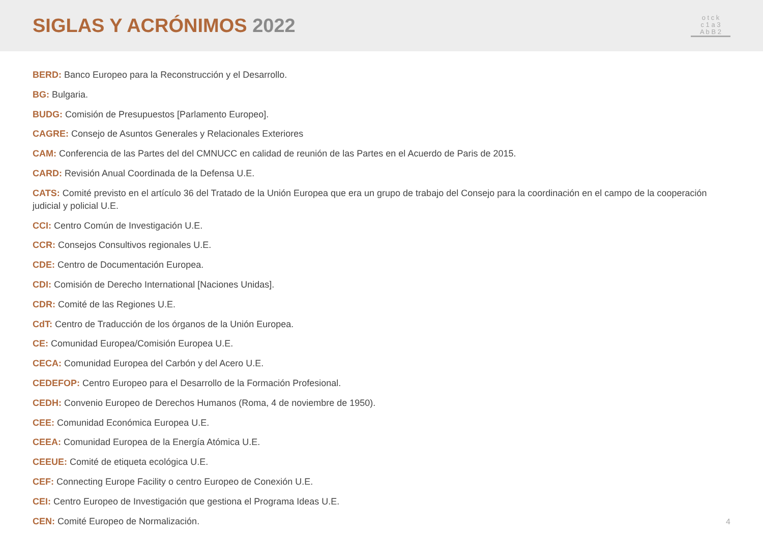SIGLAS Y ACRÓNIMOS 2022
o t c k
c 1 a 3
A b B 2
BERD: Banco Europeo para la Reconstrucción y el Desarrollo.
BG: Bulgaria.
BUDG: Comisión de Presupuestos [Parlamento Europeo].
CAGRE: Consejo de Asuntos Generales y Relacionales Exteriores
CAM: Conferencia de las Partes del del CMNUCC en calidad de reunión de las Partes en el Acuerdo de Paris de 2015.
CARD: Revisión Anual Coordinada de la Defensa U.E.
CATS: Comité previsto en el artículo 36 del Tratado de la Unión Europea que era un grupo de trabajo del Consejo para la coordinación en el campo de la cooperación judicial y policial U.E.
CCI: Centro Común de Investigación U.E.
CCR: Consejos Consultivos regionales U.E.
CDE: Centro de Documentación Europea.
CDI: Comisión de Derecho International [Naciones Unidas].
CDR: Comité de las Regiones U.E.
CdT: Centro de Traducción de los órganos de la Unión Europea.
CE: Comunidad Europea/Comisión Europea U.E.
CECA: Comunidad Europea del Carbón y del Acero U.E.
CEDEFOP: Centro Europeo para el Desarrollo de la Formación Profesional.
CEDH: Convenio Europeo de Derechos Humanos (Roma, 4 de noviembre de 1950).
CEE: Comunidad Económica Europea U.E.
CEEA: Comunidad Europea de la Energía Atómica U.E.
CEEUE: Comité de etiqueta ecológica U.E.
CEF: Connecting Europe Facility o centro Europeo de Conexión U.E.
CEI: Centro Europeo de Investigación que gestiona el Programa Ideas U.E.
CEN: Comité Europeo de Normalización.
4